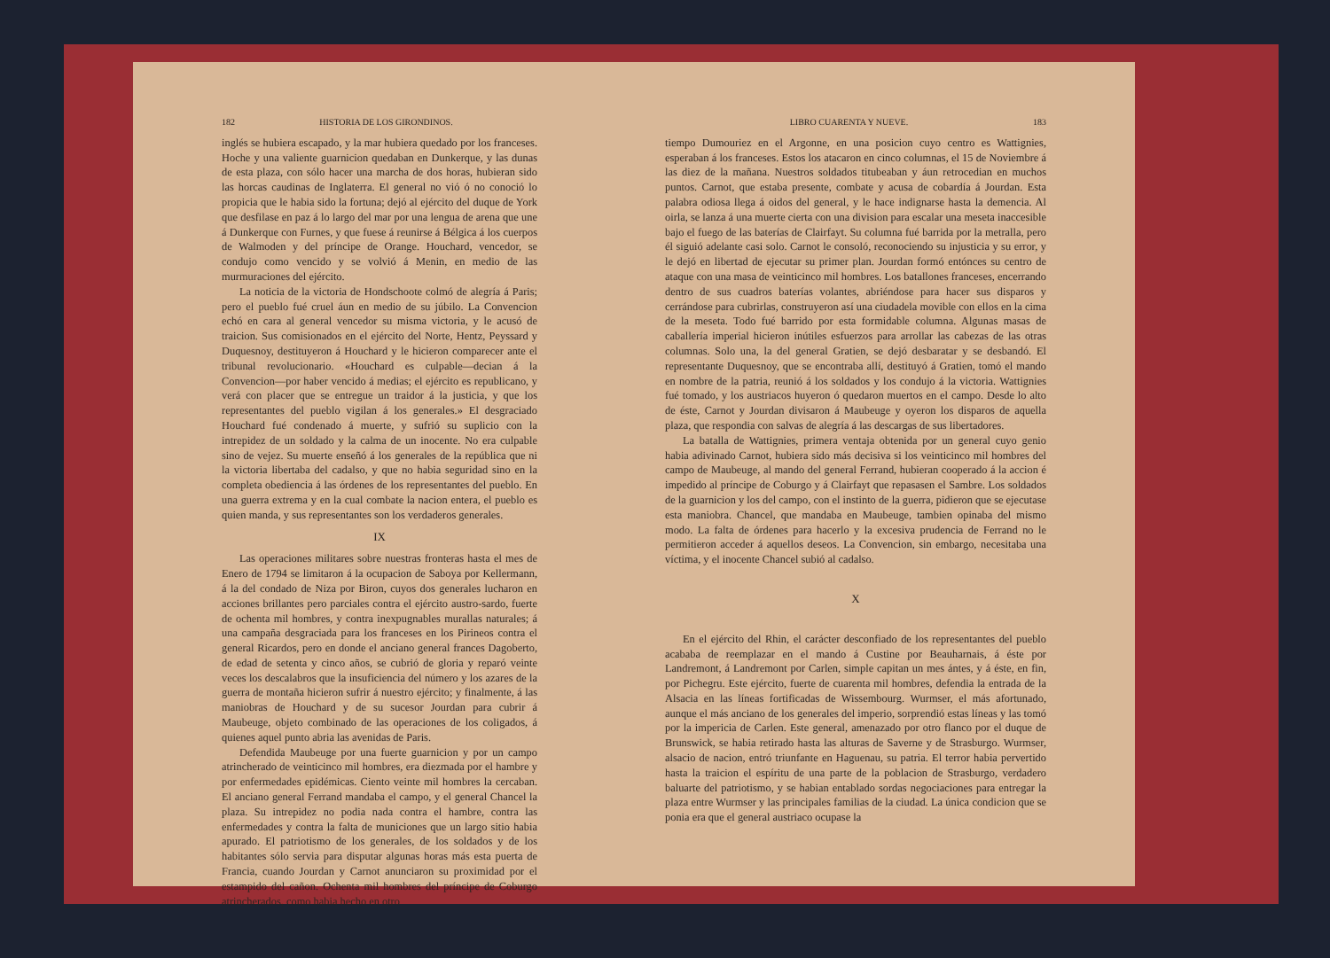182 HISTORIA DE LOS GIRONDINOS.
inglés se hubiera escapado, y la mar hubiera quedado por los franceses. Hoche y una valiente guarnicion quedaban en Dunkerque, y las dunas de esta plaza, con sólo hacer una marcha de dos horas, hubieran sido las horcas caudinas de Inglaterra. El general no vió ó no conoció lo propicia que le habia sido la fortuna; dejó al ejército del duque de York que desfilase en paz á lo largo del mar por una lengua de arena que une á Dunkerque con Furnes, y que fuese á reunirse á Bélgica á los cuerpos de Walmoden y del príncipe de Orange. Houchard, vencedor, se condujo como vencido y se volvió á Menin, en medio de las murmuraciones del ejército.
La noticia de la victoria de Hondschoote colmó de alegría á Paris; pero el pueblo fué cruel áun en medio de su júbilo. La Convencion echó en cara al general vencedor su misma victoria, y le acusó de traicion. Sus comisionados en el ejército del Norte, Hentz, Peyssard y Duquesnoy, destituyeron á Houchard y le hicieron comparecer ante el tribunal revolucionario. «Houchard es culpable—decian á la Convencion—por haber vencido á medias; el ejército es republicano, y verá con placer que se entregue un traidor á la justicia, y que los representantes del pueblo vigilan á los generales.» El desgraciado Houchard fué condenado á muerte, y sufrió su suplicio con la intrepidez de un soldado y la calma de un inocente. No era culpable sino de vejez. Su muerte enseñó á los generales de la república que ni la victoria libertaba del cadalso, y que no habia seguridad sino en la completa obediencia á las órdenes de los representantes del pueblo. En una guerra extrema y en la cual combate la nacion entera, el pueblo es quien manda, y sus representantes son los verdaderos generales.
IX
Las operaciones militares sobre nuestras fronteras hasta el mes de Enero de 1794 se limitaron á la ocupacion de Saboya por Kellermann, á la del condado de Niza por Biron, cuyos dos generales lucharon en acciones brillantes pero parciales contra el ejército austro-sardo, fuerte de ochenta mil hombres, y contra inexpugnables murallas naturales; á una campaña desgraciada para los franceses en los Pirineos contra el general Ricardos, pero en donde el anciano general frances Dagoberto, de edad de setenta y cinco años, se cubrió de gloria y reparó veinte veces los descalabros que la insuficiencia del número y los azares de la guerra de montaña hicieron sufrir á nuestro ejército; y finalmente, á las maniobras de Houchard y de su sucesor Jourdan para cubrir á Maubeuge, objeto combinado de las operaciones de los coligados, á quienes aquel punto abria las avenidas de Paris.
Defendida Maubeuge por una fuerte guarnicion y por un campo atrincherado de veinticinco mil hombres, era diezmada por el hambre y por enfermedades epidémicas. Ciento veinte mil hombres la cercaban. El anciano general Ferrand mandaba el campo, y el general Chancel la plaza. Su intrepidez no podia nada contra el hambre, contra las enfermedades y contra la falta de municiones que un largo sitio habia apurado. El patriotismo de los generales, de los soldados y de los habitantes sólo servia para disputar algunas horas más esta puerta de Francia, cuando Jourdan y Carnot anunciaron su proximidad por el estampido del cañon. Ochenta mil hombres del príncipe de Coburgo atrincherados, como habia hecho en otro
LIBRO CUARENTA Y NUEVE. 183
tiempo Dumouriez en el Argonne, en una posicion cuyo centro es Wattignies, esperaban á los franceses. Estos los atacaron en cinco columnas, el 15 de Noviembre á las diez de la mañana. Nuestros soldados titubeaban y áun retrocedian en muchos puntos. Carnot, que estaba presente, combate y acusa de cobardía á Jourdan. Esta palabra odiosa llega á oidos del general, y le hace indignarse hasta la demencia. Al oirla, se lanza á una muerte cierta con una division para escalar una meseta inaccesible bajo el fuego de las baterías de Clairfayt. Su columna fué barrida por la metralla, pero él siguió adelante casi solo. Carnot le consoló, reconociendo su injusticia y su error, y le dejó en libertad de ejecutar su primer plan. Jourdan formó entónces su centro de ataque con una masa de veinticinco mil hombres. Los batallones franceses, encerrando dentro de sus cuadros baterías volantes, abriéndose para hacer sus disparos y cerrándose para cubrirlas, construyeron así una ciudadela movible con ellos en la cima de la meseta. Todo fué barrido por esta formidable columna. Algunas masas de caballería imperial hicieron inútiles esfuerzos para arrollar las cabezas de las otras columnas. Solo una, la del general Gratien, se dejó desbaratar y se desbandó. El representante Duquesnoy, que se encontraba allí, destituyó á Gratien, tomó el mando en nombre de la patria, reunió á los soldados y los condujo á la victoria. Wattignies fué tomado, y los austriacos huyeron ó quedaron muertos en el campo. Desde lo alto de éste, Carnot y Jourdan divisaron á Maubeuge y oyeron los disparos de aquella plaza, que respondia con salvas de alegría á las descargas de sus libertadores.
La batalla de Wattignies, primera ventaja obtenida por un general cuyo genio habia adivinado Carnot, hubiera sido más decisiva si los veinticinco mil hombres del campo de Maubeuge, al mando del general Ferrand, hubieran cooperado á la accion é impedido al príncipe de Coburgo y á Clairfayt que repasasen el Sambre. Los soldados de la guarnicion y los del campo, con el instinto de la guerra, pidieron que se ejecutase esta maniobra. Chancel, que mandaba en Maubeuge, tambien opinaba del mismo modo. La falta de órdenes para hacerlo y la excesiva prudencia de Ferrand no le permitieron acceder á aquellos deseos. La Convencion, sin embargo, necesitaba una víctima, y el inocente Chancel subió al cadalso.
X
En el ejército del Rhin, el carácter desconfiado de los representantes del pueblo acababa de reemplazar en el mando á Custine por Beauharnais, á éste por Landremont, á Landremont por Carlen, simple capitan un mes ántes, y á éste, en fin, por Pichegru. Este ejército, fuerte de cuarenta mil hombres, defendia la entrada de la Alsacia en las líneas fortificadas de Wissembourg. Wurmser, el más afortunado, aunque el más anciano de los generales del imperio, sorprendió estas líneas y las tomó por la impericia de Carlen. Este general, amenazado por otro flanco por el duque de Brunswick, se habia retirado hasta las alturas de Saverne y de Strasburgo. Wurmser, alsacio de nacion, entró triunfante en Haguenau, su patria. El terror habia pervertido hasta la traicion el espíritu de una parte de la poblacion de Strasburgo, verdadero baluarte del patriotismo, y se habian entablado sordas negociaciones para entregar la plaza entre Wurmser y las principales familias de la ciudad. La única condicion que se ponia era que el general austriaco ocupase la